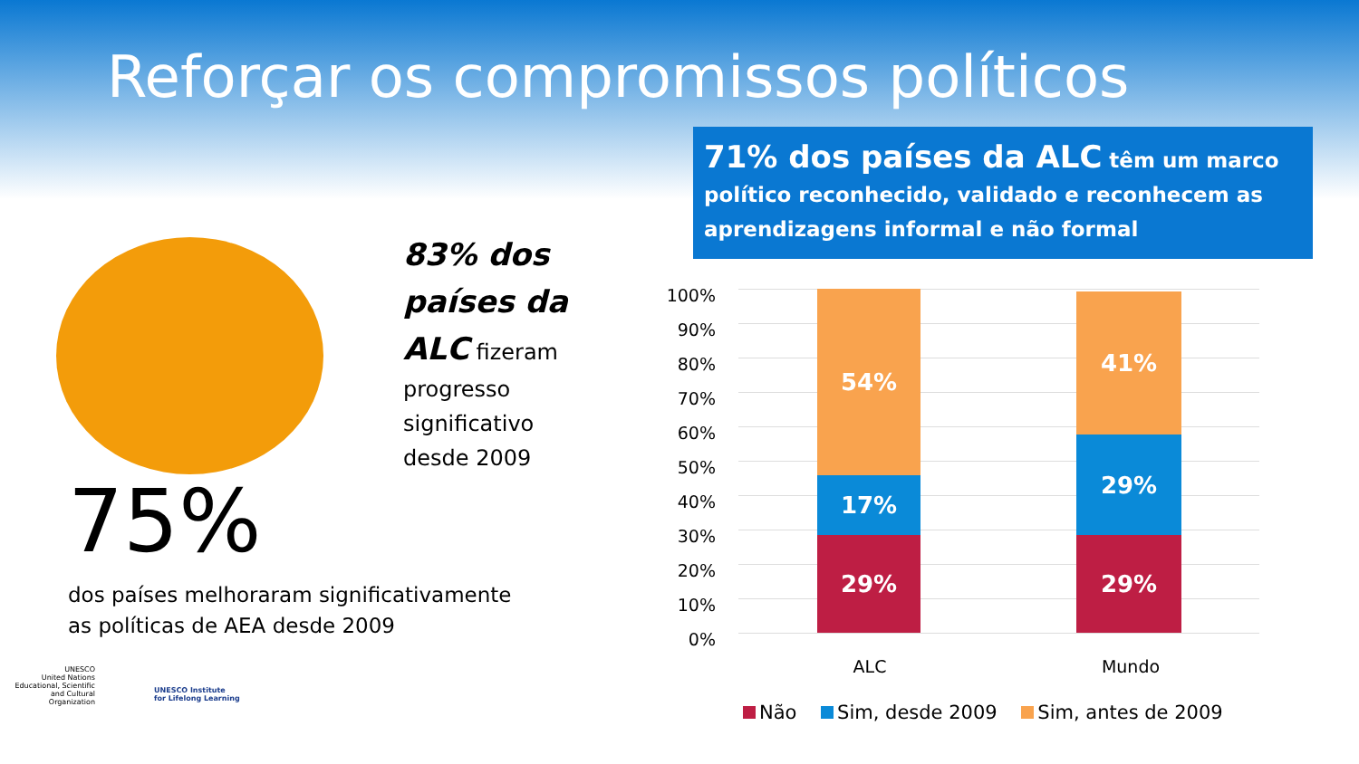Reforçar os compromissos políticos
71% dos países da ALC têm um marco político reconhecido, validado e reconhecem as aprendizagens informal e não formal
83% dos países da ALC fizeram progresso significativo desde 2009
75%
dos países melhoraram significativamente as políticas de AEA desde 2009
UNESCO
United Nations Educational, Scientific and Cultural Organization
UNESCO Institute
for Lifelong Learning
100%
90%
80%
70%
60%
50%
40%
30%
20%
10%
0%
54%
17%
29%
41%
29%
29%
ALC Mundo
Não Sim, desde 2009 Sim, antes de 2009